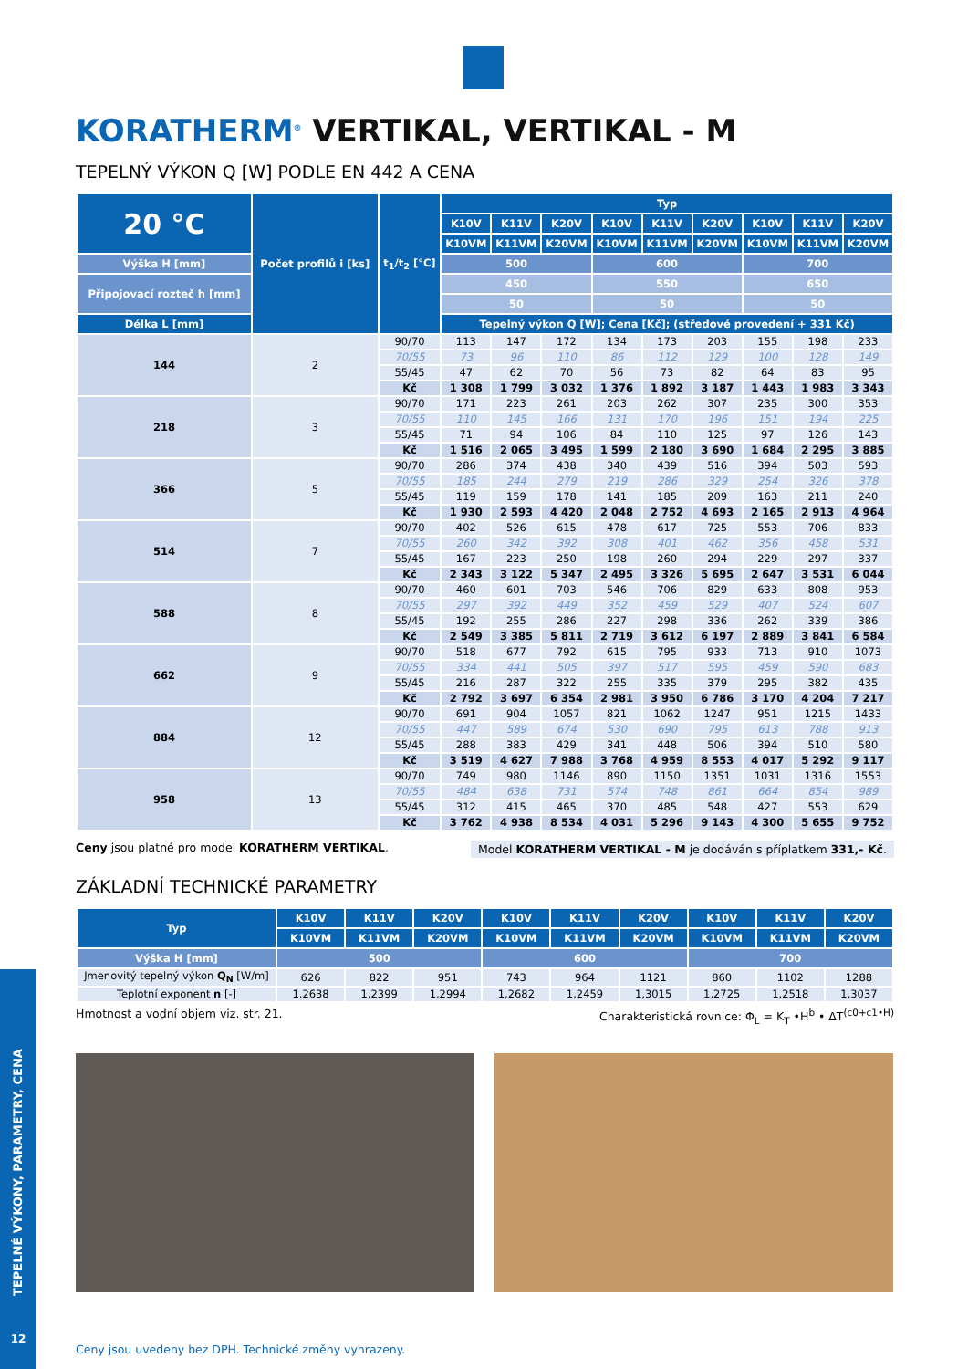KORATHERM<sup>®</sup> VERTIKAL, VERTIKAL - M
TEPELNÝ VÝKON Q [W] PODLE EN 442 A CENA
| 20 °C | Počet profilů i [ks] | t<sub>1</sub>/t<sub>2</sub> [°C] | Typ | | | | | | | | |
| --- | --- | --- | --- | --- | --- | --- | --- | --- | --- | --- | --- |
| | | | K10V | K11V | K20V | K10V | K11V | K20V | K10V | K11V | K20V |
| | | | K10VM | K11VM | K20VM | K10VM | K11VM | K20VM | K10VM | K11VM | K20VM |
| Výška H [mm] | | | 500 | | | 600 | | | 700 | | |
| Připojovací rozteč h [mm] | | | 450 | | | 550 | | | 650 | | |
| | | | 50 | | | 50 | | | 50 | | |
| Délka L [mm] | | | Tepelný výkon Q [W]; Cena [Kč]; (středové provedení + 331 Kč) | | | | | | | | |
| 144 | 2 | 90/70 | 113 | 147 | 172 | 134 | 173 | 203 | 155 | 198 | 233 |
| | | 70/55 | 73 | 96 | 110 | 86 | 112 | 129 | 100 | 128 | 149 |
| | | 55/45 | 47 | 62 | 70 | 56 | 73 | 82 | 64 | 83 | 95 |
| | | Kč | 1 308 | 1 799 | 3 032 | 1 376 | 1 892 | 3 187 | 1 443 | 1 983 | 3 343 |
| 218 | 3 | 90/70 | 171 | 223 | 261 | 203 | 262 | 307 | 235 | 300 | 353 |
| | | 70/55 | 110 | 145 | 166 | 131 | 170 | 196 | 151 | 194 | 225 |
| | | 55/45 | 71 | 94 | 106 | 84 | 110 | 125 | 97 | 126 | 143 |
| | | Kč | 1 516 | 2 065 | 3 495 | 1 599 | 2 180 | 3 690 | 1 684 | 2 295 | 3 885 |
| 366 | 5 | 90/70 | 286 | 374 | 438 | 340 | 439 | 516 | 394 | 503 | 593 |
| | | 70/55 | 185 | 244 | 279 | 219 | 286 | 329 | 254 | 326 | 378 |
| | | 55/45 | 119 | 159 | 178 | 141 | 185 | 209 | 163 | 211 | 240 |
| | | Kč | 1 930 | 2 593 | 4 420 | 2 048 | 2 752 | 4 693 | 2 165 | 2 913 | 4 964 |
| 514 | 7 | 90/70 | 402 | 526 | 615 | 478 | 617 | 725 | 553 | 706 | 833 |
| | | 70/55 | 260 | 342 | 392 | 308 | 401 | 462 | 356 | 458 | 531 |
| | | 55/45 | 167 | 223 | 250 | 198 | 260 | 294 | 229 | 297 | 337 |
| | | Kč | 2 343 | 3 122 | 5 347 | 2 495 | 3 326 | 5 695 | 2 647 | 3 531 | 6 044 |
| 588 | 8 | 90/70 | 460 | 601 | 703 | 546 | 706 | 829 | 633 | 808 | 953 |
| | | 70/55 | 297 | 392 | 449 | 352 | 459 | 529 | 407 | 524 | 607 |
| | | 55/45 | 192 | 255 | 286 | 227 | 298 | 336 | 262 | 339 | 386 |
| | | Kč | 2 549 | 3 385 | 5 811 | 2 719 | 3 612 | 6 197 | 2 889 | 3 841 | 6 584 |
| 662 | 9 | 90/70 | 518 | 677 | 792 | 615 | 795 | 933 | 713 | 910 | 1073 |
| | | 70/55 | 334 | 441 | 505 | 397 | 517 | 595 | 459 | 590 | 683 |
| | | 55/45 | 216 | 287 | 322 | 255 | 335 | 379 | 295 | 382 | 435 |
| | | Kč | 2 792 | 3 697 | 6 354 | 2 981 | 3 950 | 6 786 | 3 170 | 4 204 | 7 217 |
| 884 | 12 | 90/70 | 691 | 904 | 1057 | 821 | 1062 | 1247 | 951 | 1215 | 1433 |
| | | 70/55 | 447 | 589 | 674 | 530 | 690 | 795 | 613 | 788 | 913 |
| | | 55/45 | 288 | 383 | 429 | 341 | 448 | 506 | 394 | 510 | 580 |
| | | Kč | 3 519 | 4 627 | 7 988 | 3 768 | 4 959 | 8 553 | 4 017 | 5 292 | 9 117 |
| 958 | 13 | 90/70 | 749 | 980 | 1146 | 890 | 1150 | 1351 | 1031 | 1316 | 1553 |
| | | 70/55 | 484 | 638 | 731 | 574 | 748 | 861 | 664 | 854 | 989 |
| | | 55/45 | 312 | 415 | 465 | 370 | 485 | 548 | 427 | 553 | 629 |
| | | Kč | 3 762 | 4 938 | 8 534 | 4 031 | 5 296 | 9 143 | 4 300 | 5 655 | 9 752 |
Ceny jsou platné pro model KORATHERM VERTIKAL.
Model KORATHERM VERTIKAL - M je dodáván s příplatkem 331,- Kč.
ZÁKLADNÍ TECHNICKÉ PARAMETRY
| Typ | K10V | K11V | K20V | K10V | K11V | K20V | K10V | K11V | K20V |
| --- | --- | --- | --- | --- | --- | --- | --- | --- | --- |
| | K10VM | K11VM | K20VM | K10VM | K11VM | K20VM | K10VM | K11VM | K20VM |
| Výška H [mm] | 500 | | | 600 | | | 700 | | |
| Jmenovitý tepelný výkon Q<sub>N</sub> [W/m] | 626 | 822 | 951 | 743 | 964 | 1121 | 860 | 1102 | 1288 |
| Teplotní exponent n [-] | 1,2638 | 1,2399 | 1,2994 | 1,2682 | 1,2459 | 1,3015 | 1,2725 | 1,2518 | 1,3037 |
Hmotnost a vodní objem viz. str. 21.
Charakteristická rovnice: Φ<sub>L</sub> = K<sub>T</sub> •H<sup>b</sup> • ΔT<sup>(c0+c1•H)</sup>
Ceny jsou uvedeny bez DPH. Technické změny vyhrazeny.
TEPELNÉ VÝKONY, PARAMETRY, CENA
12